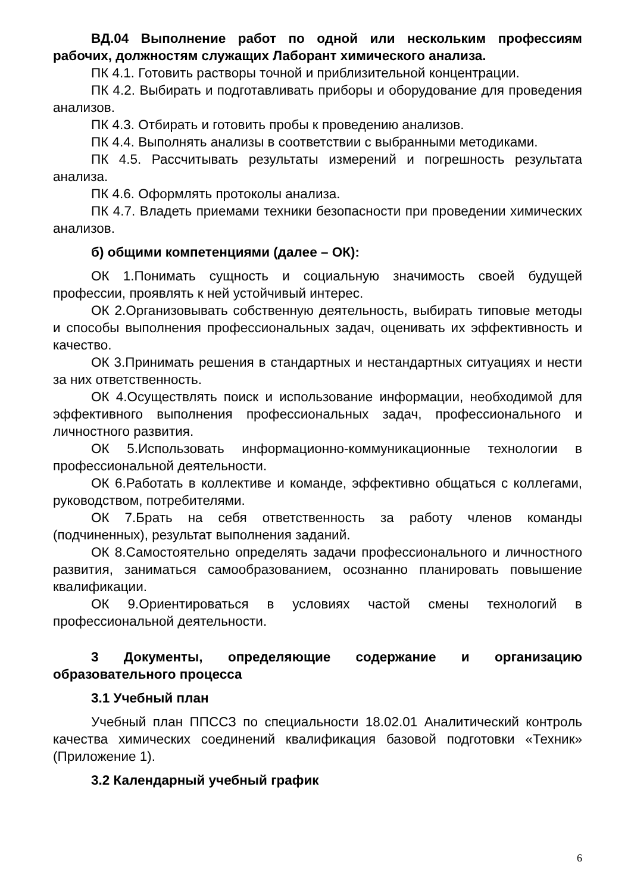ВД.04 Выполнение работ по одной или нескольким профессиям рабочих, должностям служащих Лаборант химического анализа.
ПК 4.1. Готовить растворы точной и приблизительной концентрации.
ПК 4.2. Выбирать и подготавливать приборы и оборудование для проведения анализов.
ПК 4.3. Отбирать и готовить пробы к проведению анализов.
ПК 4.4. Выполнять анализы в соответствии с выбранными методиками.
ПК 4.5. Рассчитывать результаты измерений и погрешность результата анализа.
ПК 4.6. Оформлять протоколы анализа.
ПК 4.7. Владеть приемами техники безопасности при проведении химических анализов.
б) общими компетенциями (далее – ОК):
ОК 1.Понимать сущность и социальную значимость своей будущей профессии, проявлять к ней устойчивый интерес.
ОК 2.Организовывать собственную деятельность, выбирать типовые методы и способы выполнения профессиональных задач, оценивать их эффективность и качество.
ОК 3.Принимать решения в стандартных и нестандартных ситуациях и нести за них ответственность.
ОК 4.Осуществлять поиск и использование информации, необходимой для эффективного выполнения профессиональных задач, профессионального и личностного развития.
ОК 5.Использовать информационно-коммуникационные технологии в профессиональной деятельности.
ОК 6.Работать в коллективе и команде, эффективно общаться с коллегами, руководством, потребителями.
ОК 7.Брать на себя ответственность за работу членов команды (подчиненных), результат выполнения заданий.
ОК 8.Самостоятельно определять задачи профессионального и личностного развития, заниматься самообразованием, осознанно планировать повышение квалификации.
ОК 9.Ориентироваться в условиях частой смены технологий в профессиональной деятельности.
3 Документы, определяющие содержание и организацию образовательного процесса
3.1 Учебный план
Учебный план ППССЗ по специальности 18.02.01 Аналитический контроль качества химических соединений квалификация базовой подготовки «Техник» (Приложение 1).
3.2 Календарный учебный график
6